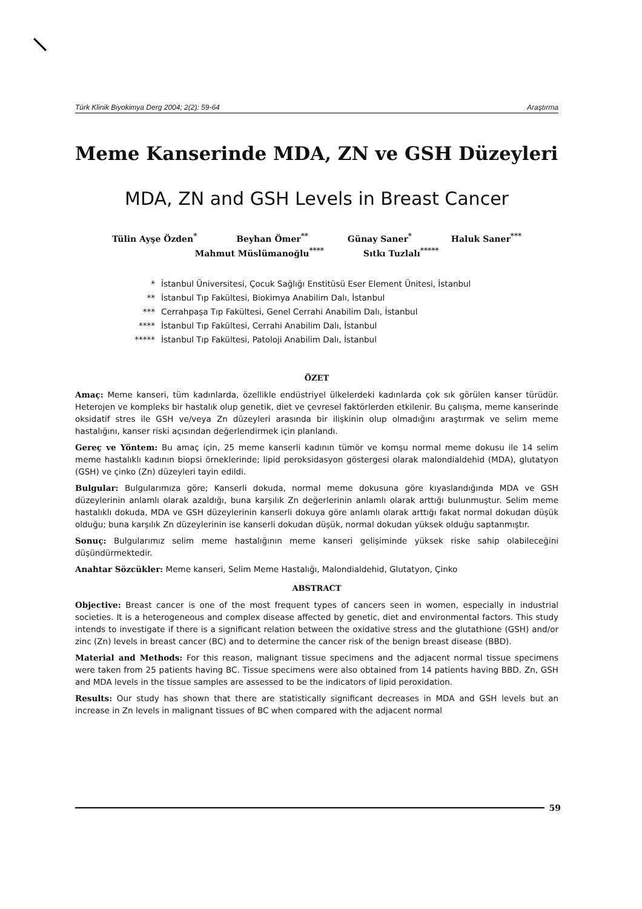Türk Klinik Biyokimya Derg 2004; 2(2): 59-64 Araştırma
Meme Kanserinde MDA, ZN ve GSH Düzeyleri
MDA, ZN and GSH Levels in Breast Cancer
Tülin Ayşe Özden<sup>*</sup> Beyhan Ömer<sup>**</sup> Günay Saner<sup>*</sup> Haluk Saner<sup>***</sup>
Mahmut Müslümanoğlu<sup>****</sup> Sıtkı Tuzlalı<sup>*****</sup>
* İstanbul Üniversitesi, Çocuk Sağlığı Enstitüsü Eser Element Ünitesi, İstanbul
** İstanbul Tıp Fakültesi, Biokimya Anabilim Dalı, İstanbul
*** Cerrahpaşa Tıp Fakültesi, Genel Cerrahi Anabilim Dalı, İstanbul
**** İstanbul Tıp Fakültesi, Cerrahi Anabilim Dalı, İstanbul
***** İstanbul Tıp Fakültesi, Patoloji Anabilim Dalı, İstanbul
ÖZET
Amaç: Meme kanseri, tüm kadınlarda, özellikle endüstriyel ülkelerdeki kadınlarda çok sık görülen kanser türüdür. Heterojen ve kompleks bir hastalık olup genetik, diet ve çevresel faktörlerden etkilenir. Bu çalışma, meme kanserinde oksidatif stres ile GSH ve/veya Zn düzeyleri arasında bir ilişkinin olup olmadığını araştırmak ve selim meme hastalığını, kanser riski açısından değerlendirmek için planlandı.
Gereç ve Yöntem: Bu amaç için, 25 meme kanserli kadının tümör ve komşu normal meme dokusu ile 14 selim meme hastalıklı kadının biopsi örneklerinde; lipid peroksidasyon göstergesi olarak malondialdehid (MDA), glutatyon (GSH) ve çinko (Zn) düzeyleri tayin edildi.
Bulgular: Bulgularımıza göre; Kanserli dokuda, normal meme dokusuna göre kıyaslandığında MDA ve GSH düzeylerinin anlamlı olarak azaldığı, buna karşılık Zn değerlerinin anlamlı olarak arttığı bulunmuştur. Selim meme hastalıklı dokuda, MDA ve GSH düzeylerinin kanserli dokuya göre anlamlı olarak arttığı fakat normal dokudan düşük olduğu; buna karşılık Zn düzeylerinin ise kanserli dokudan düşük, normal dokudan yüksek olduğu saptanmıştır.
Sonuç: Bulgularımız selim meme hastalığının meme kanseri gelişiminde yüksek riske sahip olabileceğini düşündürmektedir.
Anahtar Sözcükler: Meme kanseri, Selim Meme Hastalığı, Malondialdehid, Glutatyon, Çinko
ABSTRACT
Objective: Breast cancer is one of the most frequent types of cancers seen in women, especially in industrial societies. It is a heterogeneous and complex disease affected by genetic, diet and environmental factors. This study intends to investigate if there is a significant relation between the oxidative stress and the glutathione (GSH) and/or zinc (Zn) levels in breast cancer (BC) and to determine the cancer risk of the benign breast disease (BBD).
Material and Methods: For this reason, malignant tissue specimens and the adjacent normal tissue specimens were taken from 25 patients having BC. Tissue specimens were also obtained from 14 patients having BBD. Zn, GSH and MDA levels in the tissue samples are assessed to be the indicators of lipid peroxidation.
Results: Our study has shown that there are statistically significant decreases in MDA and GSH levels but an increase in Zn levels in malignant tissues of BC when compared with the adjacent normal
59